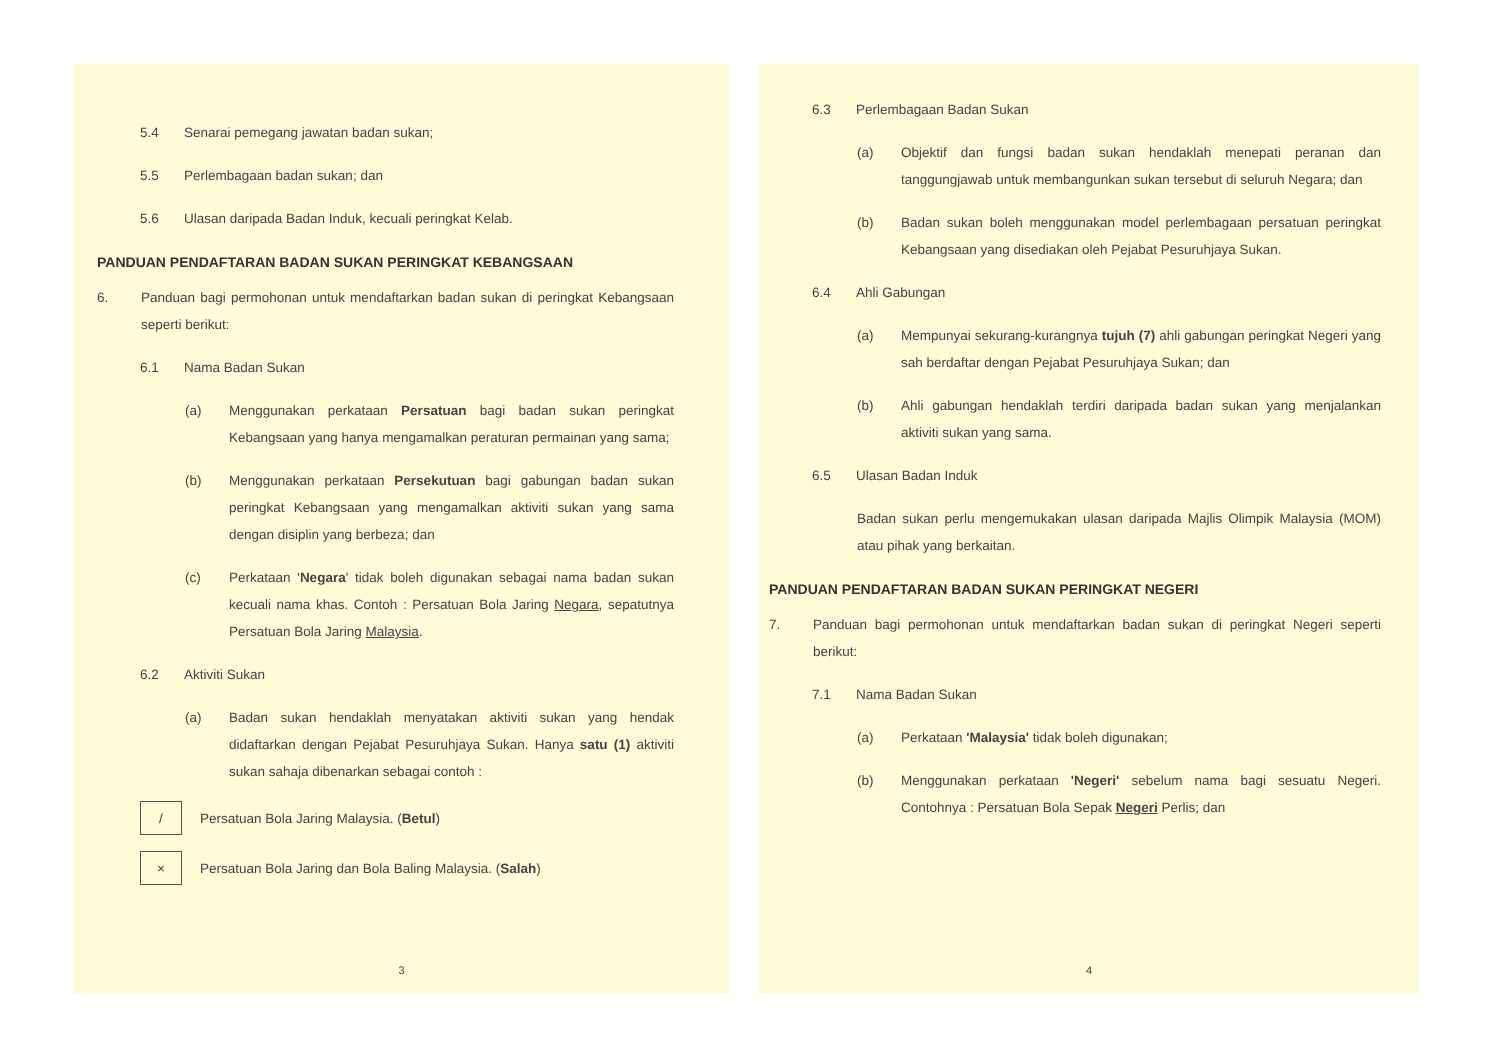5.4 Senarai pemegang jawatan badan sukan;
5.5 Perlembagaan badan sukan; dan
5.6 Ulasan daripada Badan Induk, kecuali peringkat Kelab.
PANDUAN PENDAFTARAN BADAN SUKAN PERINGKAT KEBANGSAAN
6. Panduan bagi permohonan untuk mendaftarkan badan sukan di peringkat Kebangsaan seperti berikut:
6.1 Nama Badan Sukan
(a) Menggunakan perkataan Persatuan bagi badan sukan peringkat Kebangsaan yang hanya mengamalkan peraturan permainan yang sama;
(b) Menggunakan perkataan Persekutuan bagi gabungan badan sukan peringkat Kebangsaan yang mengamalkan aktiviti sukan yang sama dengan disiplin yang berbeza; dan
(c) Perkataan 'Negara' tidak boleh digunakan sebagai nama badan sukan kecuali nama khas. Contoh : Persatuan Bola Jaring Negara, sepatutnya Persatuan Bola Jaring Malaysia.
6.2 Aktiviti Sukan
(a) Badan sukan hendaklah menyatakan aktiviti sukan yang hendak didaftarkan dengan Pejabat Pesuruhjaya Sukan. Hanya satu (1) aktiviti sukan sahaja dibenarkan sebagai contoh :
/ Persatuan Bola Jaring Malaysia. ( Betul )
× Persatuan Bola Jaring dan Bola Baling Malaysia. ( Salah )
3
6.3 Perlembagaan Badan Sukan
(a) Objektif dan fungsi badan sukan hendaklah menepati peranan dan tanggungjawab untuk membangunkan sukan tersebut di seluruh Negara; dan
(b) Badan sukan boleh menggunakan model perlembagaan persatuan peringkat Kebangsaan yang disediakan oleh Pejabat Pesuruhjaya Sukan.
6.4 Ahli Gabungan
(a) Mempunyai sekurang-kurangnya tujuh (7) ahli gabungan peringkat Negeri yang sah berdaftar dengan Pejabat Pesuruhjaya Sukan; dan
(b) Ahli gabungan hendaklah terdiri daripada badan sukan yang menjalankan aktiviti sukan yang sama.
6.5 Ulasan Badan Induk
Badan sukan perlu mengemukakan ulasan daripada Majlis Olimpik Malaysia (MOM) atau pihak yang berkaitan.
PANDUAN PENDAFTARAN BADAN SUKAN PERINGKAT NEGERI
7. Panduan bagi permohonan untuk mendaftarkan badan sukan di peringkat Negeri seperti berikut:
7.1 Nama Badan Sukan
(a) Perkataan 'Malaysia' tidak boleh digunakan;
(b) Menggunakan perkataan 'Negeri' sebelum nama bagi sesuatu Negeri. Contohnya : Persatuan Bola Sepak Negeri Perlis; dan
4